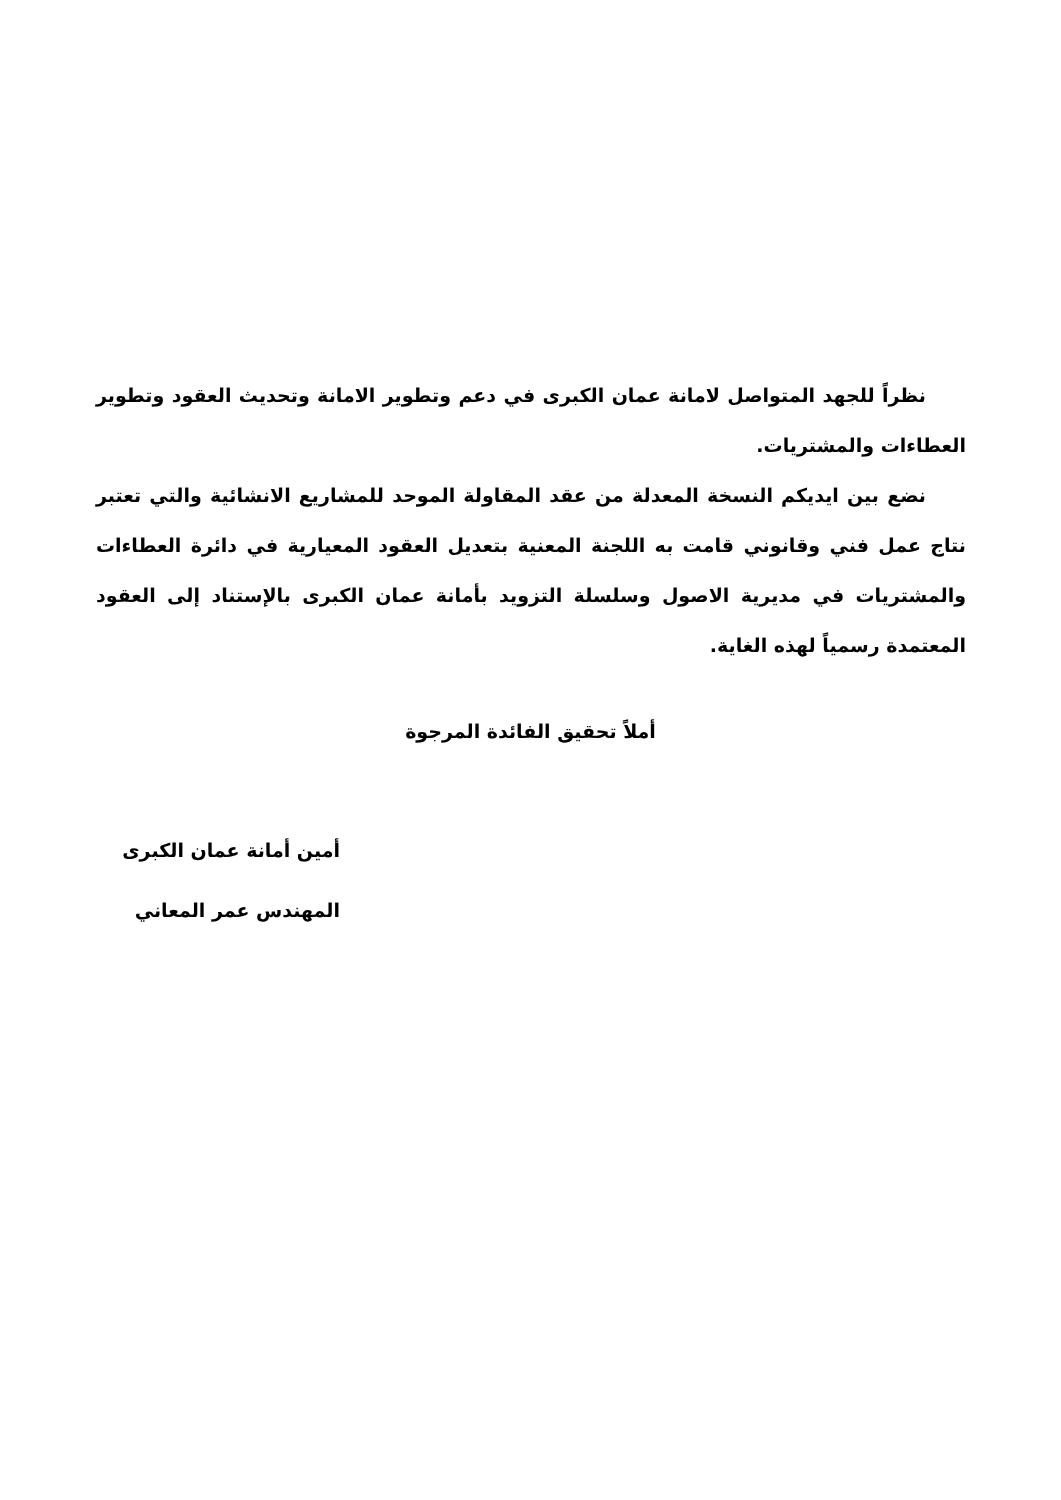نظراً للجهد المتواصل لامانة عمان الكبرى في دعم وتطوير الامانة وتحديث العقود وتطوير العطاءات والمشتريات.
نضع بين ايديكم النسخة المعدلة من عقد المقاولة الموحد للمشاريع الانشائية والتي تعتبر نتاج عمل فني وقانوني قامت به اللجنة المعنية بتعديل العقود المعيارية في دائرة العطاءات والمشتريات في مديرية الاصول وسلسلة التزويد بأمانة عمان الكبرى بالإستناد إلى العقود المعتمدة رسمياً لهذه الغاية.
أملاً تحقيق الفائدة المرجوة
أمين أمانة عمان الكبرى
المهندس عمر المعاني